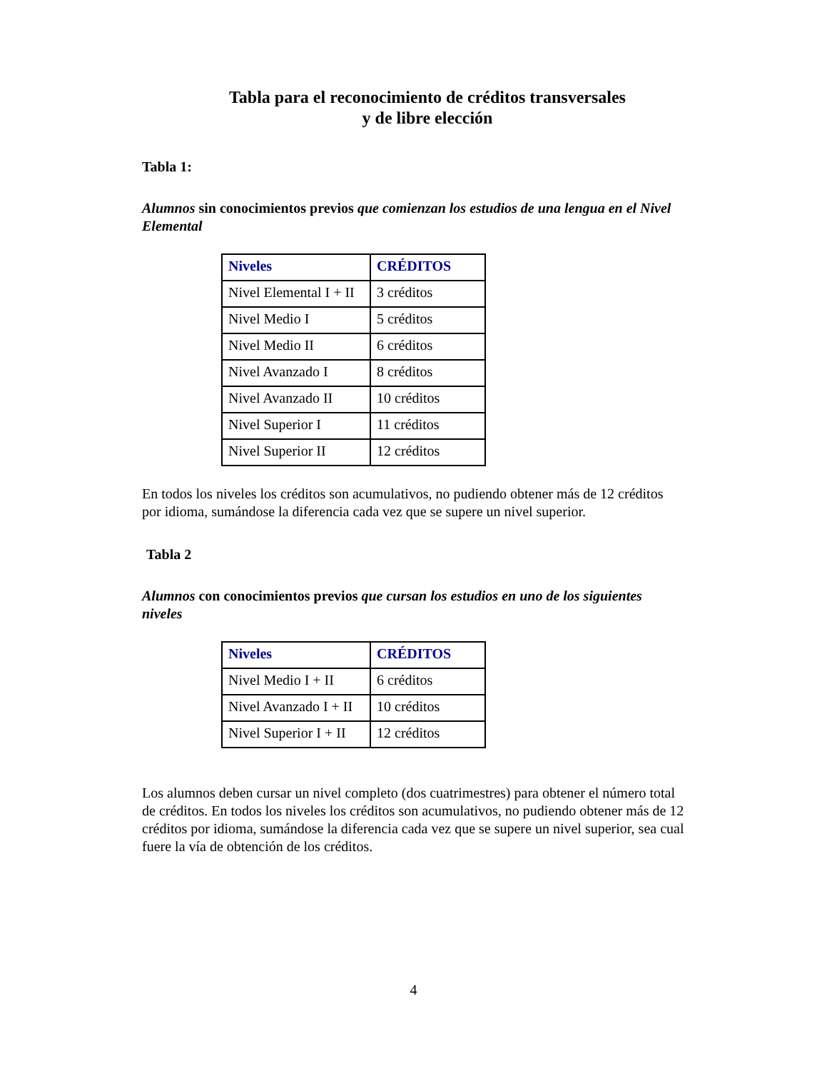Tabla para el reconocimiento de créditos transversales
y de libre elección
Tabla 1:
Alumnos sin conocimientos previos que comienzan los estudios de una lengua en el Nivel Elemental
| Niveles | CRÉDITOS |
| --- | --- |
| Nivel Elemental I + II | 3 créditos |
| Nivel Medio I | 5 créditos |
| Nivel Medio II | 6 créditos |
| Nivel Avanzado I | 8 créditos |
| Nivel Avanzado II | 10 créditos |
| Nivel Superior I | 11 créditos |
| Nivel Superior II | 12 créditos |
En todos los niveles los créditos son acumulativos, no pudiendo obtener más de 12 créditos por idioma, sumándose la diferencia cada vez que se supere un nivel superior.
Tabla 2
Alumnos con conocimientos previos que cursan los estudios en uno de los siguientes niveles
| Niveles | CRÉDITOS |
| --- | --- |
| Nivel Medio I + II | 6 créditos |
| Nivel Avanzado I + II | 10 créditos |
| Nivel Superior I + II | 12 créditos |
Los alumnos deben cursar un nivel completo (dos cuatrimestres) para obtener el número total de créditos. En todos los niveles los créditos son acumulativos, no pudiendo obtener más de 12 créditos por idioma, sumándose la diferencia cada vez que se supere un nivel superior, sea cual fuere la vía de obtención de los créditos.
4